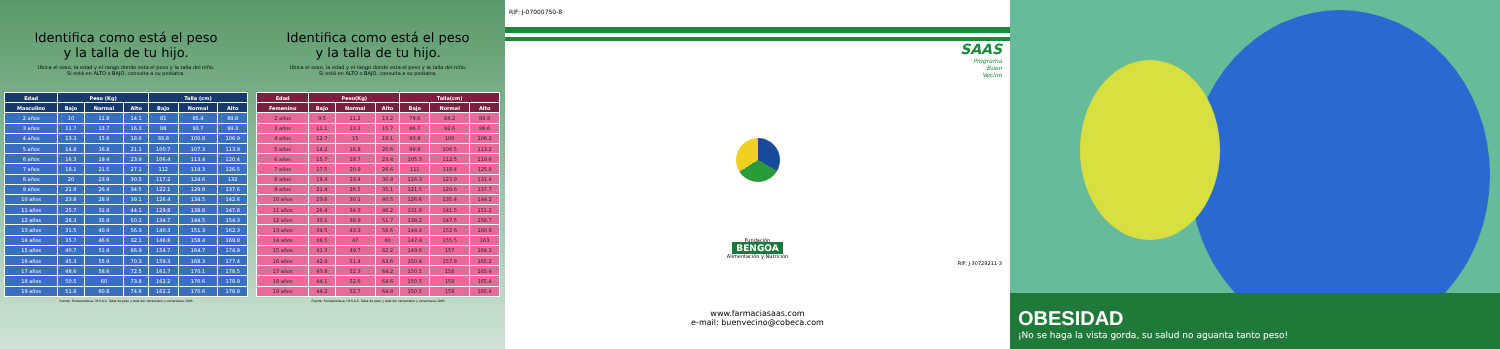Identifica como está el peso
y la talla de tu hijo.
Ubica el sexo, la edad y el rango donde esta el peso y la talla del niño.
Si está en ALTO o BAJO, consulta a su pediatra.
| Edad | Peso (Kg) | | | Talla (cm) | | |
| --- | --- | --- | --- | --- | --- | --- |
| Masculino | Bajo | Normal | Alto | Bajo | Normal | Alto |
| 2 años | 10 | 11.8 | 14.1 | 81 | 85.4 | 89.8 |
| 3 años | 11.7 | 13.7 | 16.3 | 88 | 93.7 | 99.3 |
| 4 años | 13.3 | 15.6 | 18.6 | 93.8 | 100.8 | 106.9 |
| 5 años | 14.8 | 16.8 | 21.1 | 100.7 | 107.3 | 113.9 |
| 6 años | 16.3 | 19.4 | 23.9 | 106.4 | 113.4 | 120.4 |
| 7 años | 18.1 | 21.5 | 27.1 | 112 | 119.3 | 126.5 |
| 8 años | 20 | 23.9 | 30.5 | 117.2 | 124.6 | 132 |
| 9 años | 21.9 | 26.4 | 34.5 | 122.1 | 129.8 | 137.6 |
| 10 años | 23.8 | 28.9 | 39.1 | 126.4 | 134.5 | 142.6 |
| 11 años | 25.7 | 31.9 | 44.1 | 129.8 | 138.8 | 147.8 |
| 12 años | 28.3 | 35.9 | 50.1 | 134.7 | 144.5 | 154.3 |
| 13 años | 31.5 | 40.9 | 56.3 | 140.3 | 151.3 | 162.3 |
| 14 años | 35.7 | 46.6 | 32.1 | 146.8 | 158.4 | 169.8 |
| 15 años | 40.7 | 51.9 | 66.9 | 154.7 | 164.7 | 174.9 |
| 16 años | 45.3 | 55.9 | 70.3 | 159.3 | 168.3 | 177.4 |
| 17 años | 48.6 | 58.6 | 72.5 | 161.7 | 170.1 | 178.5 |
| 18 años | 50.5 | 60 | 73.8 | 162.2 | 170.6 | 178.9 |
| 19 años | 51.8 | 60.8 | 74.6 | 162.2 | 170.6 | 178.9 |
Fuente: Fundacredesa / M.S.A.S. Tabla de peso y talla del venezolano y venezolana.1995
Identifica como está el peso
y la talla de tu hijo.
Ubica el sexo, la edad y el rango donde esta el peso y la talla del niño.
Si está en ALTO o BAJO, consulta a su pediatra.
| Edad | Peso(Kg) | | | Talla(cm) | | |
| --- | --- | --- | --- | --- | --- | --- |
| Femenino | Bajo | Normal | Alto | Bajo | Normal | Alto |
| 2 años | 9.5 | 11.2 | 13.2 | 79.6 | 84.2 | 88.9 |
| 3 años | 11.1 | 13.1 | 15.7 | 86.7 | 92.6 | 98.6 |
| 4 años | 12.7 | 15 | 18.1 | 93.8 | 100 | 106.2 |
| 5 años | 14.2 | 16.8 | 20.6 | 99.9 | 106.5 | 113.2 |
| 6 años | 15.7 | 18.7 | 23.4 | 105.3 | 112.5 | 119.6 |
| 7 años | 17.5 | 20.9 | 26.6 | 111 | 118.4 | 125.8 |
| 8 años | 19.4 | 23.4 | 30.4 | 116.3 | 123.9 | 131.4 |
| 9 años | 21.4 | 26.5 | 35.1 | 121.5 | 129.6 | 137.7 |
| 10 años | 23.6 | 30.1 | 40.5 | 126.6 | 135.4 | 144.2 |
| 11 años | 26.4 | 34.3 | 46.2 | 131.8 | 141.5 | 151.2 |
| 12 años | 30.1 | 38.9 | 51.7 | 138.2 | 147.5 | 156.7 |
| 13 años | 34.5 | 43.3 | 56.6 | 144.4 | 152.6 | 160.9 |
| 14 años | 38.5 | 47 | 60 | 147.9 | 155.5 | 163 |
| 15 años | 41.3 | 49.7 | 62.2 | 149.6 | 157 | 164.3 |
| 16 años | 42.9 | 51.4 | 63.6 | 150.4 | 157.8 | 165.2 |
| 17 años | 43.8 | 52.3 | 64.2 | 150.5 | 158 | 165.4 |
| 18 años | 44.1 | 52.6 | 64.6 | 150.5 | 158 | 165.4 |
| 19 años | 44.2 | 52.7 | 64.8 | 150.5 | 158 | 165.4 |
Fuente: Fundacredesa / M.S.A.S. Tabla de peso y talla del venezolano y venezolana.1995
RIF: J-07000750-8
SAAS
Programa
Buen
Vecino
Fundación
BENGOA
Alimentación y Nutrición
www.farmaciasaas.com
e-mail: buenvecino@cobeca.com
RIF: J-30729211-3
OBESIDAD
¡No se haga la vista gorda, su salud no aguanta tanto peso!